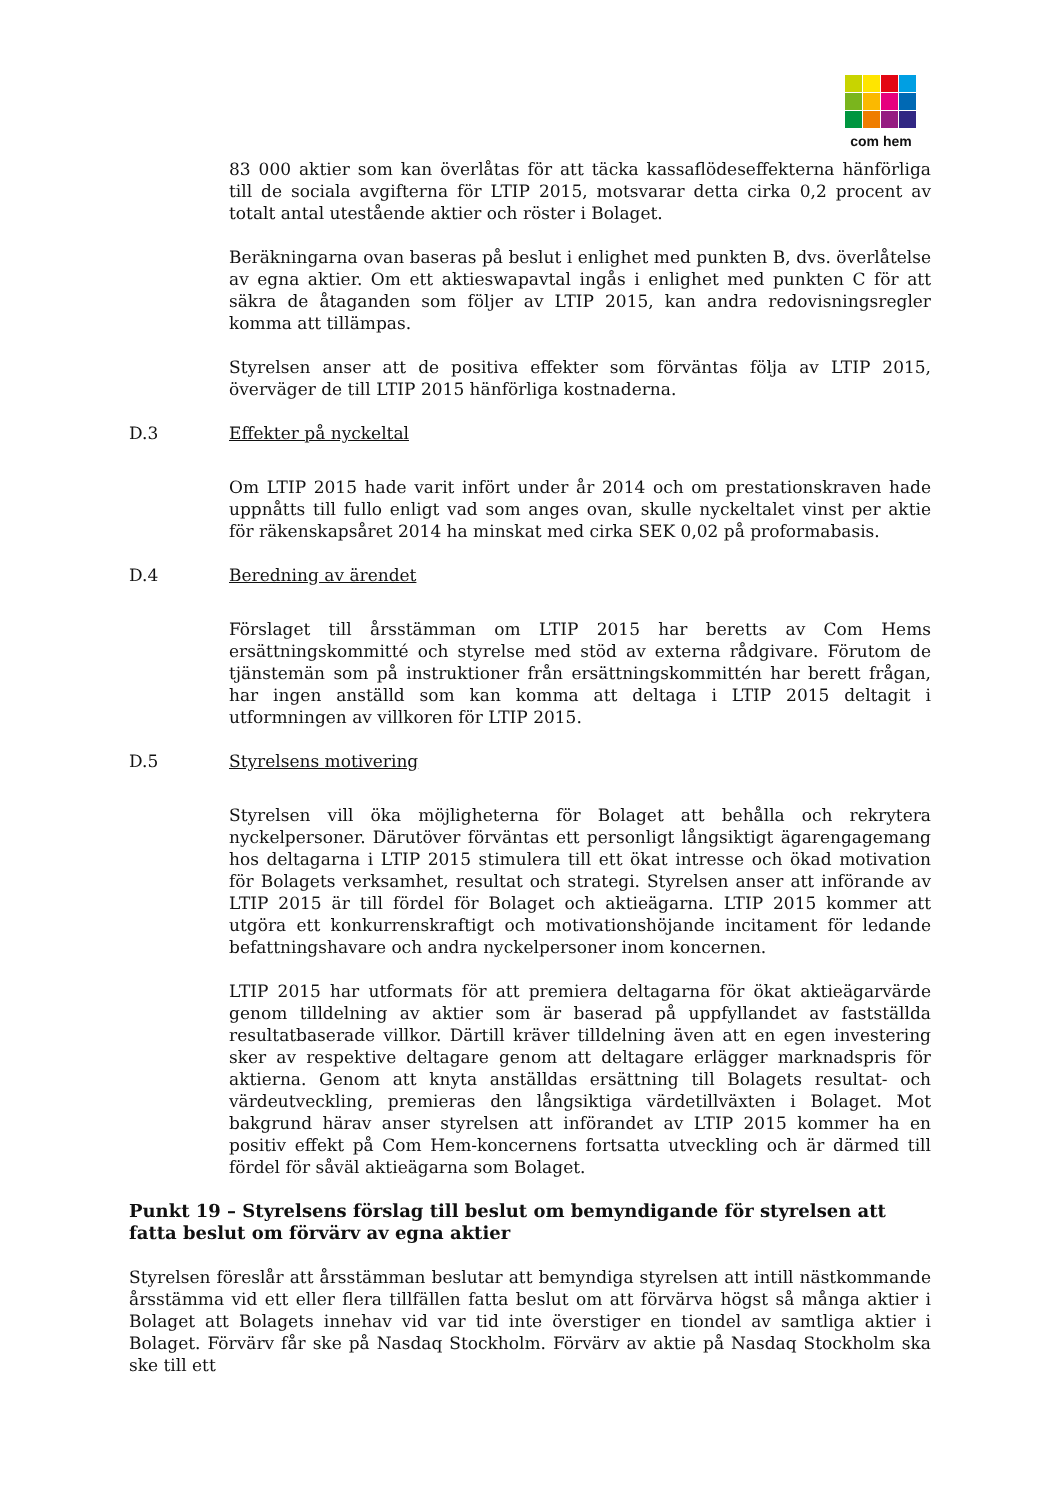com hem
83 000 aktier som kan överlåtas för att täcka kassaflödeseffekterna hänförliga till de sociala avgifterna för LTIP 2015, motsvarar detta cirka 0,2 procent av totalt antal utestående aktier och röster i Bolaget.
Beräkningarna ovan baseras på beslut i enlighet med punkten B, dvs. överlåtelse av egna aktier. Om ett aktieswapavtal ingås i enlighet med punkten C för att säkra de åtaganden som följer av LTIP 2015, kan andra redovisningsregler komma att tillämpas.
Styrelsen anser att de positiva effekter som förväntas följa av LTIP 2015, överväger de till LTIP 2015 hänförliga kostnaderna.
D.3 Effekter på nyckeltal
Om LTIP 2015 hade varit infört under år 2014 och om prestationskraven hade uppnåtts till fullo enligt vad som anges ovan, skulle nyckeltalet vinst per aktie för räkenskapsåret 2014 ha minskat med cirka SEK 0,02 på proformabasis.
D.4 Beredning av ärendet
Förslaget till årsstämman om LTIP 2015 har beretts av Com Hems ersättningskommitté och styrelse med stöd av externa rådgivare. Förutom de tjänstemän som på instruktioner från ersättningskommittén har berett frågan, har ingen anställd som kan komma att deltaga i LTIP 2015 deltagit i utformningen av villkoren för LTIP 2015.
D.5 Styrelsens motivering
Styrelsen vill öka möjligheterna för Bolaget att behålla och rekrytera nyckelpersoner. Därutöver förväntas ett personligt långsiktigt ägarengagemang hos deltagarna i LTIP 2015 stimulera till ett ökat intresse och ökad motivation för Bolagets verksamhet, resultat och strategi. Styrelsen anser att införande av LTIP 2015 är till fördel för Bolaget och aktieägarna. LTIP 2015 kommer att utgöra ett konkurrenskraftigt och motivationshöjande incitament för ledande befattningshavare och andra nyckelpersoner inom koncernen.
LTIP 2015 har utformats för att premiera deltagarna för ökat aktieägarvärde genom tilldelning av aktier som är baserad på uppfyllandet av fastställda resultatbaserade villkor. Därtill kräver tilldelning även att en egen investering sker av respektive deltagare genom att deltagare erlägger marknadspris för aktierna. Genom att knyta anställdas ersättning till Bolagets resultat- och värdeutveckling, premieras den långsiktiga värdetillväxten i Bolaget. Mot bakgrund härav anser styrelsen att införandet av LTIP 2015 kommer ha en positiv effekt på Com Hem-koncernens fortsatta utveckling och är därmed till fördel för såväl aktieägarna som Bolaget.
Punkt 19 – Styrelsens förslag till beslut om bemyndigande för styrelsen att fatta beslut om förvärv av egna aktier
Styrelsen föreslår att årsstämman beslutar att bemyndiga styrelsen att intill nästkommande årsstämma vid ett eller flera tillfällen fatta beslut om att förvärva högst så många aktier i Bolaget att Bolagets innehav vid var tid inte överstiger en tiondel av samtliga aktier i Bolaget. Förvärv får ske på Nasdaq Stockholm. Förvärv av aktie på Nasdaq Stockholm ska ske till ett